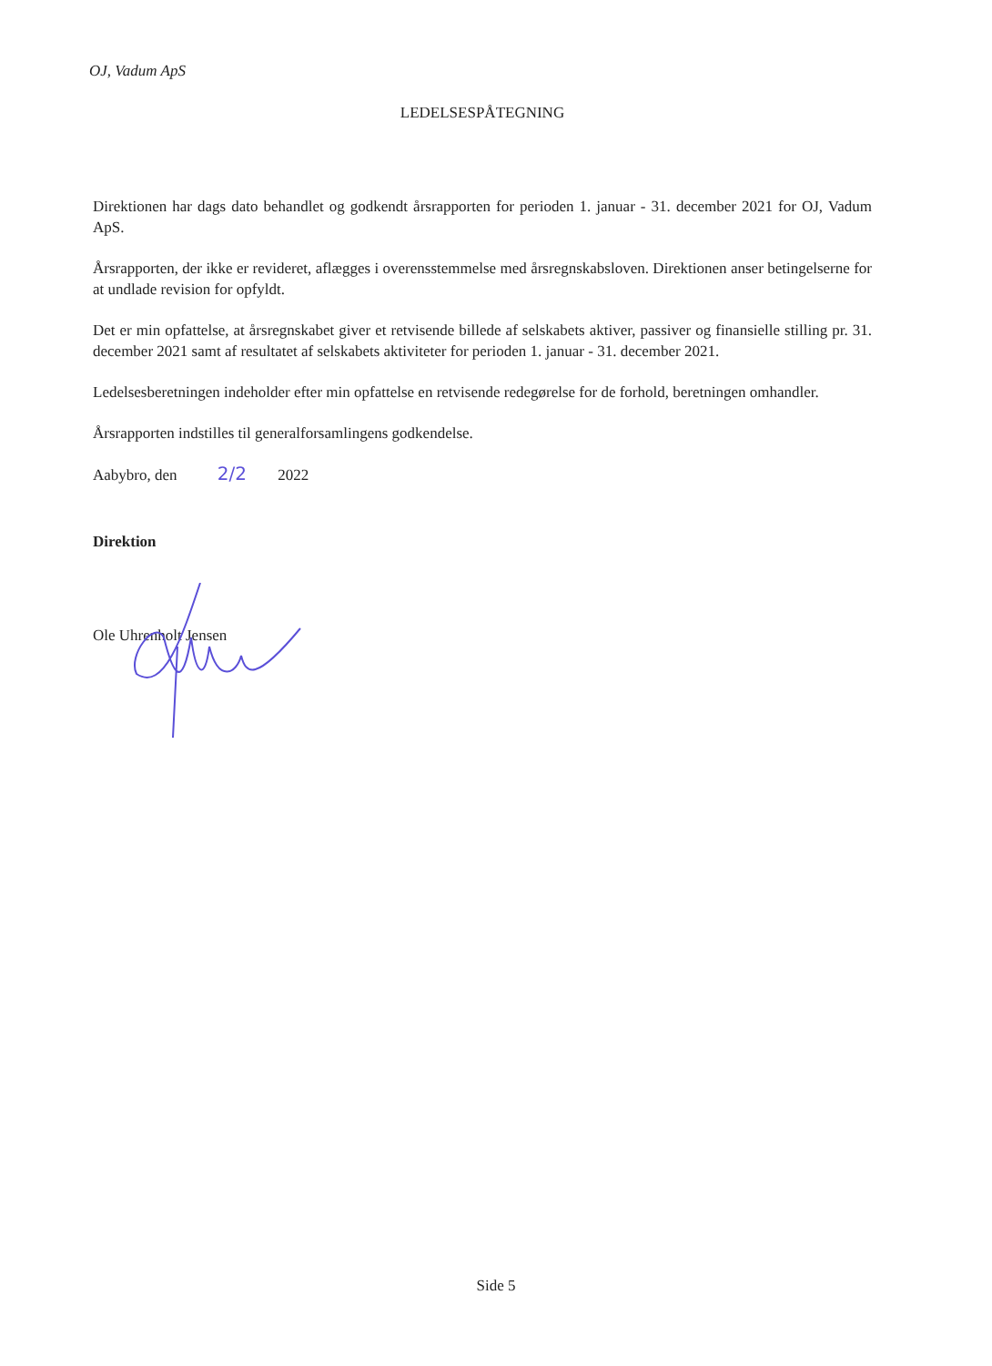OJ, Vadum ApS
LEDELSESPÅTEGNING
Direktionen har dags dato behandlet og godkendt årsrapporten for perioden 1. januar - 31. december 2021 for OJ, Vadum ApS.
Årsrapporten, der ikke er revideret, aflægges i overensstemmelse med årsregnskabsloven. Direktionen anser betingelserne for at undlade revision for opfyldt.
Det er min opfattelse, at årsregnskabet giver et retvisende billede af selskabets aktiver, passiver og finansielle stilling pr. 31. december 2021 samt af resultatet af selskabets aktiviteter for perioden 1. januar - 31. december 2021.
Ledelsesberetningen indeholder efter min opfattelse en retvisende redegørelse for de forhold, beretningen omhandler.
Årsrapporten indstilles til generalforsamlingens godkendelse.
Aabybro, den 2/2 2022
Direktion
Ole Uhrenholt Jensen
Side 5